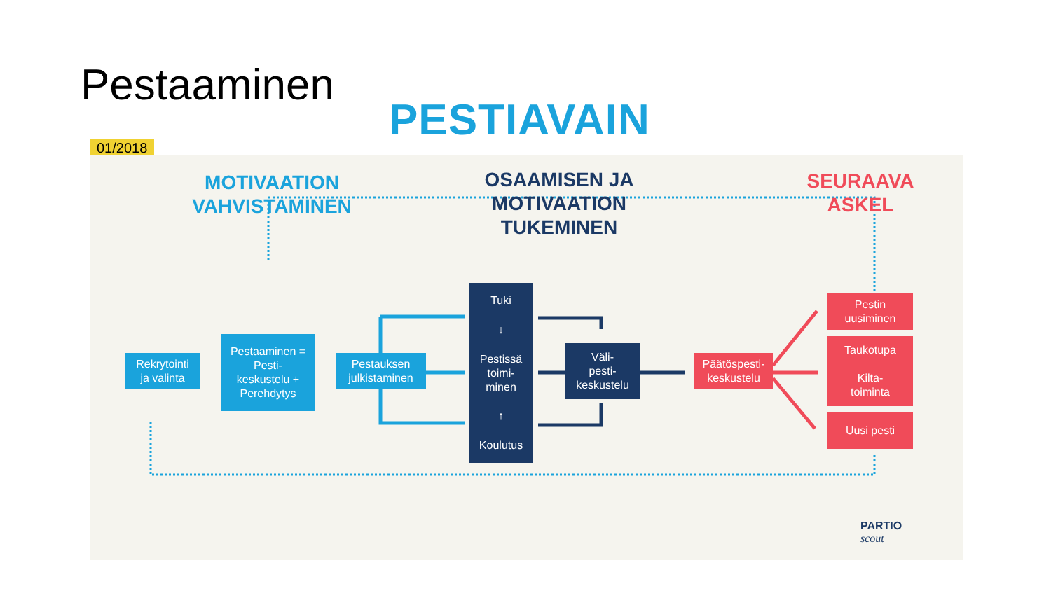Pestaaminen
PESTIAVAIN
01/2018
MOTIVAATION
VAHVISTAMINEN
OSAAMISEN JA
MOTIVAATION
TUKEMINEN
SEURAAVA
ASKEL
Rekrytointi
ja valinta
Pestaaminen =
Pesti-
keskustelu +
Perehdytys
Pestauksen
julkistaminen
Tuki
↓
Pestissä
toimi-
minen
↑
Koulutus
Väli-
pesti-
keskustelu
Päätöspesti-
keskustelu
Pestin
uusiminen
Taukotupa
Kilta-
toiminta
Uusi pesti
PARTIO
scout